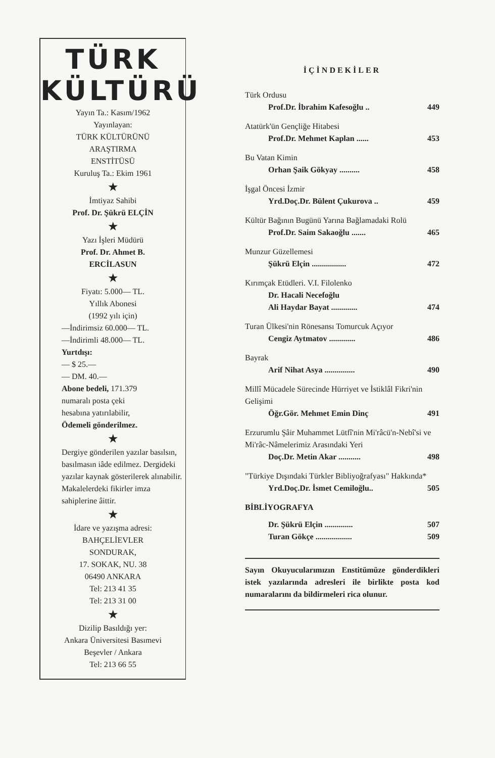TÜRK
KÜLTÜRÜ
Yayın Ta.: Kasım/1962
Yayınlayan:
TÜRK KÜLTÜRÜNÜ
ARAŞTIRMA
ENSTİTÜSÜ
Kuruluş Ta.: Ekim 1961
★
İmtiyaz Sahibi
Prof. Dr. Şükrü ELÇİN
★
Yazı İşleri Müdürü
Prof. Dr. Ahmet B.
ERCİLASUN
★
Fiyatı: 5.000— TL.
Yıllık Abonesi
(1992 yılı için)
—İndirimsiz 60.000— TL.
—İndirimli 48.000— TL.
Yurtdışı:
— $ 25.—
— DM. 40.—
Abone bedeli, 171.379
numaralı posta çeki
hesabına yatırılabilir,
Ödemeli gönderilmez.
★
Dergiye gönderilen yazılar basılsın, basılmasın iâde edilmez. Dergideki yazılar kaynak gösterilerek alınabilir. Makalelerdeki fikirler imza sahiplerine âittir.
★
İdare ve yazışma adresi:
BAHÇELİEVLER
SONDURAK,
17. SOKAK, NU. 38
06490 ANKARA
Tel: 213 41 35
Tel: 213 31 00
★
Dizilip Basıldığı yer:
Ankara Üniversitesi Basımevi
Beşevler / Ankara
Tel: 213 66 55
İÇİNDEKİLER
Türk Ordusu
Prof.Dr. İbrahim Kafesoğlu .. 449
Atatürk'ün Gençliğe Hitabesi
Prof.Dr. Mehmet Kaplan ...... 453
Bu Vatan Kimin
Orhan Şaik Gökyay .......... 458
İşgal Öncesi İzmir
Yrd.Doç.Dr. Bülent Çukurova .. 459
Kültür Bağının Bugünü Yarına Bağlamadaki Rolü
Prof.Dr. Saim Sakaoğlu ....... 465
Munzur Güzellemesi
Şükrü Elçin ................. 472
Kırımçak Etüdleri. V.I. Filolenko
Dr. Hacali Necefoğlu
Ali Haydar Bayat ............. 474
Turan Ülkesi'nin Rönesansı Tomurcuk Açıyor
Cengiz Aytmatov ............. 486
Bayrak
Arif Nihat Asya ............... 490
Millî Mücadele Sürecinde Hürriyet ve İstiklâl Fikri'nin Gelişimi
Öğr.Gör. Mehmet Emin Dinç 491
Erzurumlu Şâir Muhammet Lütfî'nin Mi'râcü'n-Nebî'si ve Mi'râc-Nâmelerimiz Arasındaki Yeri
Doç.Dr. Metin Akar ........... 498
"Türkiye Dışındaki Türkler Bibliyoğrafyası" Hakkında*
Yrd.Doç.Dr. İsmet Cemiloğlu.. 505
BİBLİYOGRAFYA
Dr. Şükrü Elçin .............. 507
Turan Gökçe .................. 509
Sayın Okuyucularımızın Enstitümüze gönderdikleri istek yazılarında adresleri ile birlikte posta kod numaralarını da bildirmeleri rica olunur.